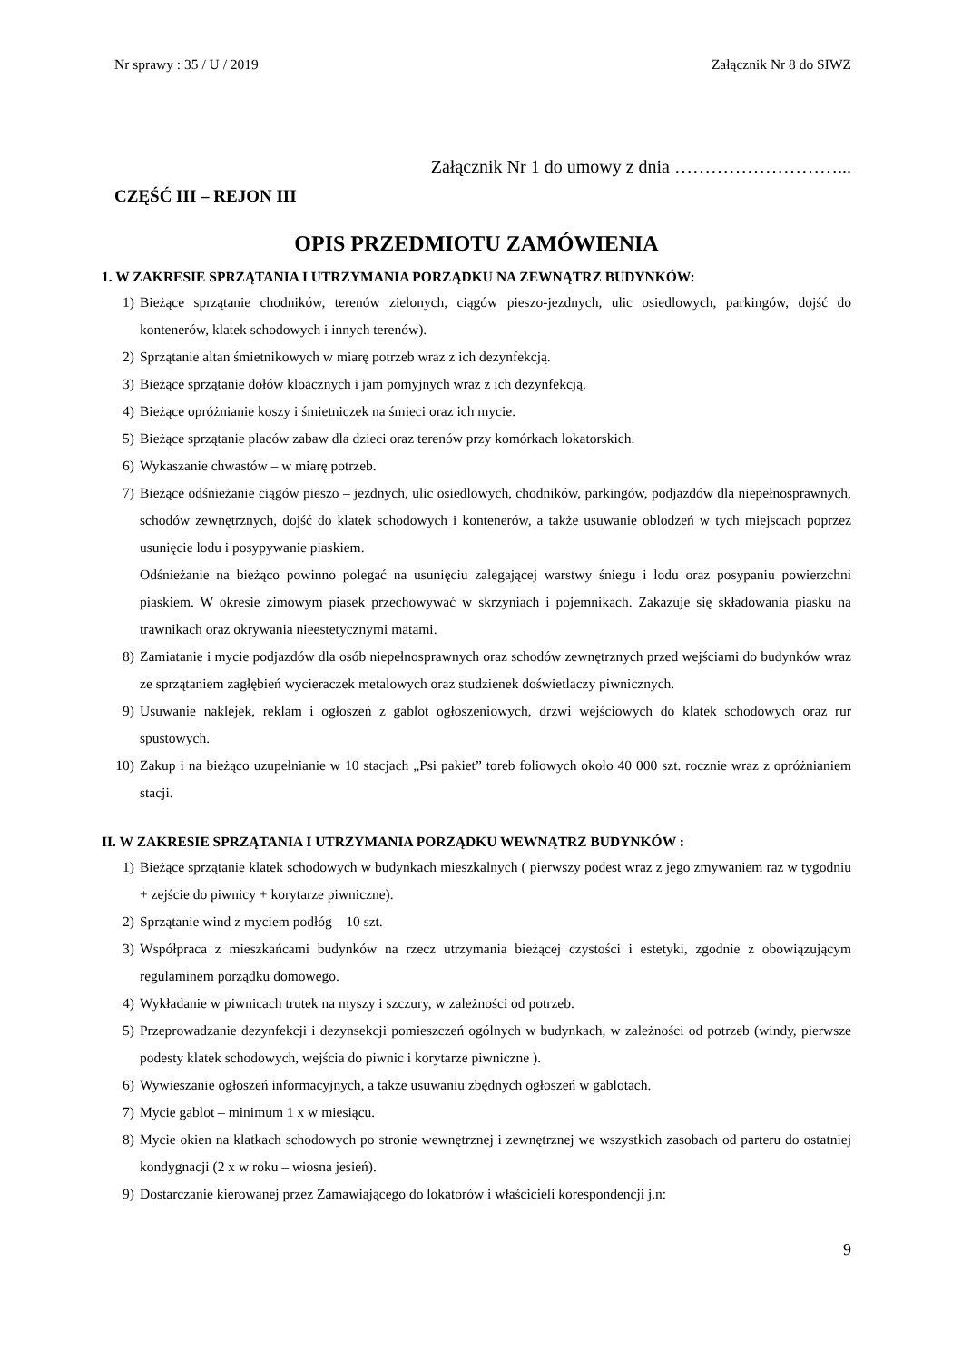Nr sprawy : 35 / U / 2019 Załącznik Nr 8 do SIWZ
Załącznik Nr 1 do umowy z dnia ………………………...
CZĘŚĆ III – REJON III
OPIS PRZEDMIOTU ZAMÓWIENIA
1. W ZAKRESIE SPRZĄTANIA I UTRZYMANIA PORZĄDKU NA ZEWNĄTRZ BUDYNKÓW:
1) Bieżące sprzątanie chodników, terenów zielonych, ciągów pieszo-jezdnych, ulic osiedlowych, parkingów, dojść do kontenerów, klatek schodowych i innych terenów).
2) Sprzątanie altan śmietnikowych w miarę potrzeb wraz z ich dezynfekcją.
3) Bieżące sprzątanie dołów kloacznych i jam pomyjnych wraz z ich dezynfekcją.
4) Bieżące opróżnianie koszy i śmietniczek na śmieci oraz ich mycie.
5) Bieżące sprzątanie placów zabaw dla dzieci oraz terenów przy komórkach lokatorskich.
6) Wykaszanie chwastów – w miarę potrzeb.
7) Bieżące odśnieżanie ciągów pieszo – jezdnych, ulic osiedlowych, chodników, parkingów, podjazdów dla niepełnosprawnych, schodów zewnętrznych, dojść do klatek schodowych i kontenerów, a także usuwanie oblodzeń w tych miejscach poprzez usunięcie lodu i posypywanie piaskiem.
Odśnieżanie na bieżąco powinno polegać na usunięciu zalegającej warstwy śniegu i lodu oraz posypaniu powierzchni piaskiem. W okresie zimowym piasek przechowywać w skrzyniach i pojemnikach. Zakazuje się składowania piasku na trawnikach oraz okrywania nieestetycznymi matami.
8) Zamiatanie i mycie podjazdów dla osób niepełnosprawnych oraz schodów zewnętrznych przed wejściami do budynków wraz ze sprzątaniem zagłębień wycieraczek metalowych oraz studzienek doświetlaczy piwnicznych.
9) Usuwanie naklejek, reklam i ogłoszeń z gablot ogłoszeniowych, drzwi wejściowych do klatek schodowych oraz rur spustowych.
10) Zakup i na bieżąco uzupełnianie w 10 stacjach „Psi pakiet” toreb foliowych około 40 000 szt. rocznie wraz z opróżnianiem stacji.
II. W ZAKRESIE SPRZĄTANIA I UTRZYMANIA PORZĄDKU WEWNĄTRZ BUDYNKÓW :
1) Bieżące sprzątanie klatek schodowych w budynkach mieszkalnych ( pierwszy podest wraz z jego zmywaniem raz w tygodniu + zejście do piwnicy + korytarze piwniczne).
2) Sprzątanie wind z myciem podłóg – 10 szt.
3) Współpraca z mieszkańcami budynków na rzecz utrzymania bieżącej czystości i estetyki, zgodnie z obowiązującym regulaminem porządku domowego.
4) Wykładanie w piwnicach trutek na myszy i szczury, w zależności od potrzeb.
5) Przeprowadzanie dezynfekcji i dezynsekcji pomieszczeń ogólnych w budynkach, w zależności od potrzeb (windy, pierwsze podesty klatek schodowych, wejścia do piwnic i korytarze piwniczne ).
6) Wywieszanie ogłoszeń informacyjnych, a także usuwaniu zbędnych ogłoszeń w gablotach.
7) Mycie gablot – minimum 1 x w miesiącu.
8) Mycie okien na klatkach schodowych po stronie wewnętrznej i zewnętrznej we wszystkich zasobach od parteru do ostatniej kondygnacji (2 x w roku – wiosna jesień).
9) Dostarczanie kierowanej przez Zamawiającego do lokatorów i właścicieli korespondencji j.n:
9